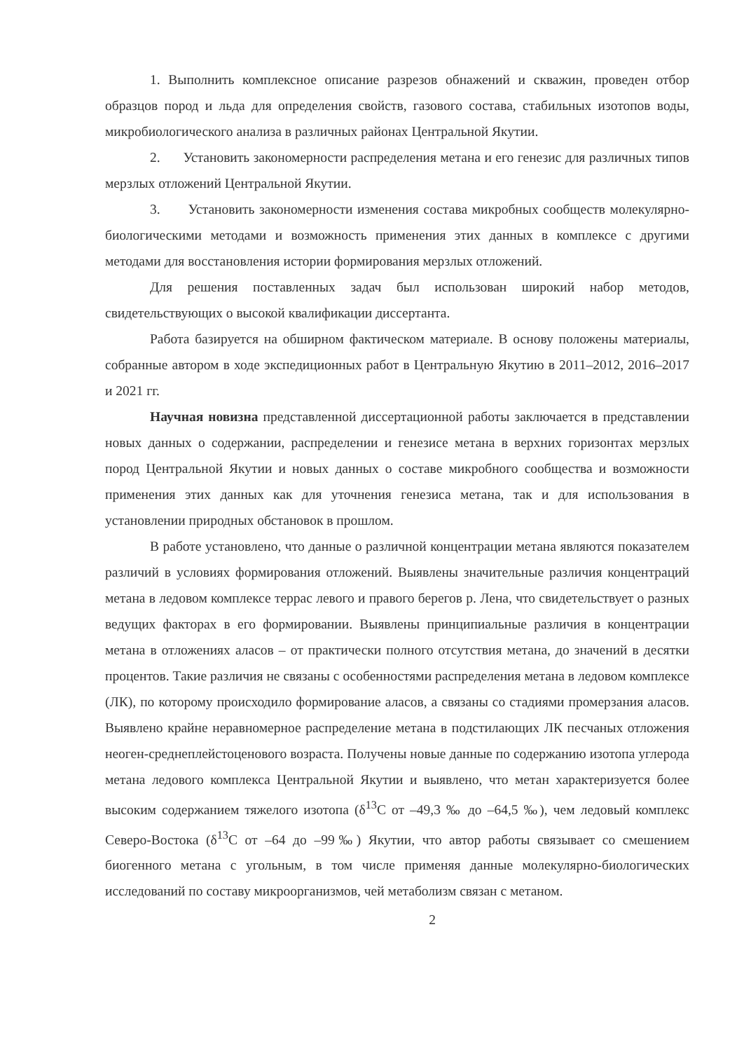1. Выполнить комплексное описание разрезов обнажений и скважин, проведен отбор образцов пород и льда для определения свойств, газового состава, стабильных изотопов воды, микробиологического анализа в различных районах Центральной Якутии.
2. Установить закономерности распределения метана и его генезис для различных типов мерзлых отложений Центральной Якутии.
3. Установить закономерности изменения состава микробных сообществ молекулярно-биологическими методами и возможность применения этих данных в комплексе с другими методами для восстановления истории формирования мерзлых отложений.
Для решения поставленных задач был использован широкий набор методов, свидетельствующих о высокой квалификации диссертанта.
Работа базируется на обширном фактическом материале. В основу положены материалы, собранные автором в ходе экспедиционных работ в Центральную Якутию в 2011–2012, 2016–2017 и 2021 гг.
Научная новизна представленной диссертационной работы заключается в представлении новых данных о содержании, распределении и генезисе метана в верхних горизонтах мерзлых пород Центральной Якутии и новых данных о составе микробного сообщества и возможности применения этих данных как для уточнения генезиса метана, так и для использования в установлении природных обстановок в прошлом.
В работе установлено, что данные о различной концентрации метана являются показателем различий в условиях формирования отложений. Выявлены значительные различия концентраций метана в ледовом комплексе террас левого и правого берегов р. Лена, что свидетельствует о разных ведущих факторах в его формировании. Выявлены принципиальные различия в концентрации метана в отложениях аласов – от практически полного отсутствия метана, до значений в десятки процентов. Такие различия не связаны с особенностями распределения метана в ледовом комплексе (ЛК), по которому происходило формирование аласов, а связаны со стадиями промерзания аласов. Выявлено крайне неравномерное распределение метана в подстилающих ЛК песчаных отложения неоген-среднеплейстоценового возраста. Получены новые данные по содержанию изотопа углерода метана ледового комплекса Центральной Якутии и выявлено, что метан характеризуется более высоким содержанием тяжелого изотопа (δ<sup>13</sup>C от –49,3 ‰ до –64,5 ‰), чем ледовый комплекс Северо-Востока (δ<sup>13</sup>C от –64 до –99‰) Якутии, что автор работы связывает со смешением биогенного метана с угольным, в том числе применяя данные молекулярно-биологических исследований по составу микроорганизмов, чей метаболизм связан с метаном.
2